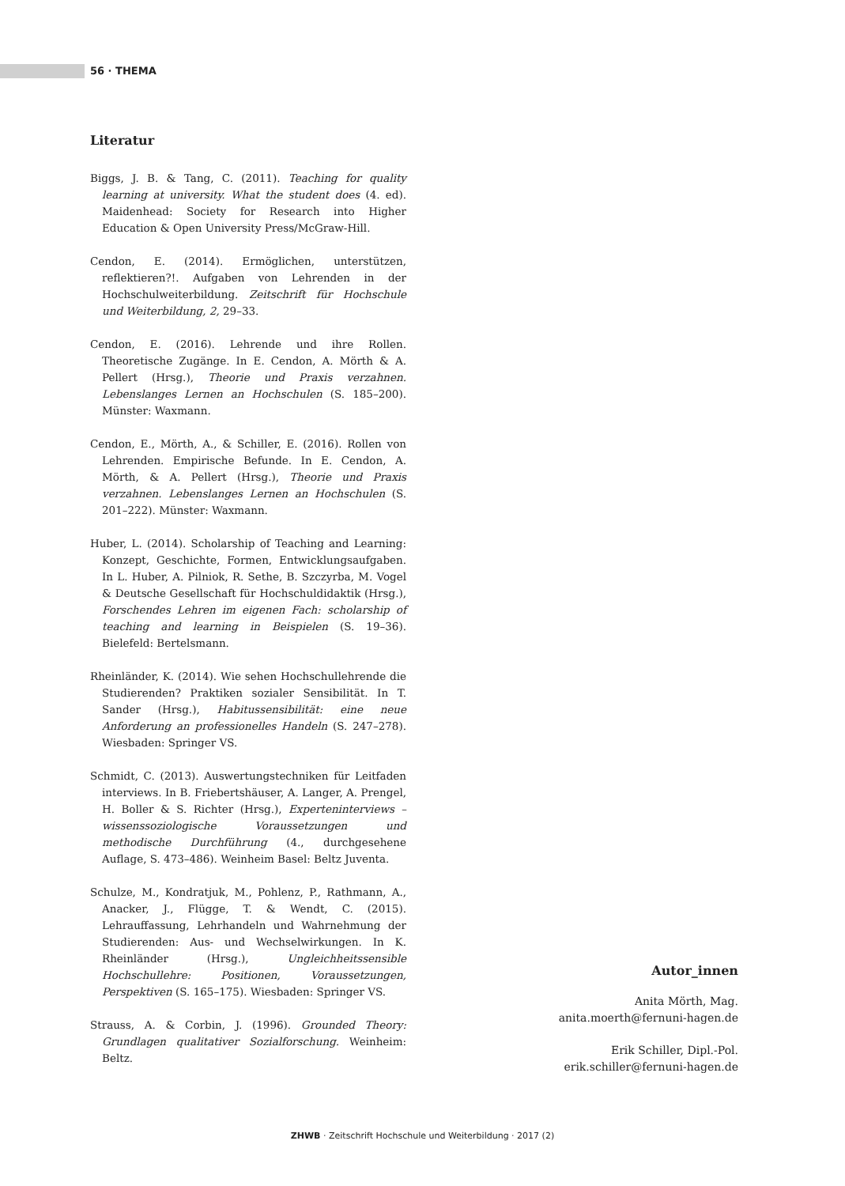56 · THEMA
Literatur
Biggs, J. B. & Tang, C. (2011). Teaching for quality learning at university. What the student does (4. ed). Maidenhead: Society for Research into Higher Education & Open University Press/McGraw-Hill.
Cendon, E. (2014). Ermöglichen, unterstützen, reflektieren?!. Aufgaben von Lehrenden in der Hochschulweiterbildung. Zeitschrift für Hochschule und Weiterbildung, 2, 29–33.
Cendon, E. (2016). Lehrende und ihre Rollen. Theoretische Zugänge. In E. Cendon, A. Mörth & A. Pellert (Hrsg.), Theorie und Praxis verzahnen. Lebenslanges Lernen an Hochschulen (S. 185–200). Münster: Waxmann.
Cendon, E., Mörth, A., & Schiller, E. (2016). Rollen von Lehrenden. Empirische Befunde. In E. Cendon, A. Mörth, & A. Pellert (Hrsg.), Theorie und Praxis verzahnen. Lebenslanges Lernen an Hochschulen (S. 201–222). Münster: Waxmann.
Huber, L. (2014). Scholarship of Teaching and Learning: Konzept, Geschichte, Formen, Entwicklungsaufgaben. In L. Huber, A. Pilniok, R. Sethe, B. Szczyrba, M. Vogel & Deutsche Gesellschaft für Hochschuldidaktik (Hrsg.), Forschendes Lehren im eigenen Fach: scholarship of teaching and learning in Beispielen (S. 19–36). Bielefeld: Bertelsmann.
Rheinländer, K. (2014). Wie sehen Hochschullehrende die Studierenden? Praktiken sozialer Sensibilität. In T. Sander (Hrsg.), Habitussensibilität: eine neue Anforderung an professionelles Handeln (S. 247–278). Wiesbaden: Springer VS.
Schmidt, C. (2013). Auswertungstechniken für Leitfaden interviews. In B. Friebertshäuser, A. Langer, A. Prengel, H. Boller & S. Richter (Hrsg.), Experteninterviews – wissenssoziologische Voraussetzungen und methodische Durchführung (4., durchgesehene Auflage, S. 473–486). Weinheim Basel: Beltz Juventa.
Schulze, M., Kondratjuk, M., Pohlenz, P., Rathmann, A., Anacker, J., Flügge, T. & Wendt, C. (2015). Lehrauffassung, Lehrhandeln und Wahrnehmung der Studierenden: Aus- und Wechselwirkungen. In K. Rheinländer (Hrsg.), Ungleichheitssensible Hochschullehre: Positionen, Voraussetzungen, Perspektiven (S. 165–175). Wiesbaden: Springer VS.
Strauss, A. & Corbin, J. (1996). Grounded Theory: Grundlagen qualitativer Sozialforschung. Weinheim: Beltz.
Autor_innen
Anita Mörth, Mag.
anita.moerth@fernuni-hagen.de
Erik Schiller, Dipl.-Pol.
erik.schiller@fernuni-hagen.de
ZHWB · Zeitschrift Hochschule und Weiterbildung · 2017 (2)